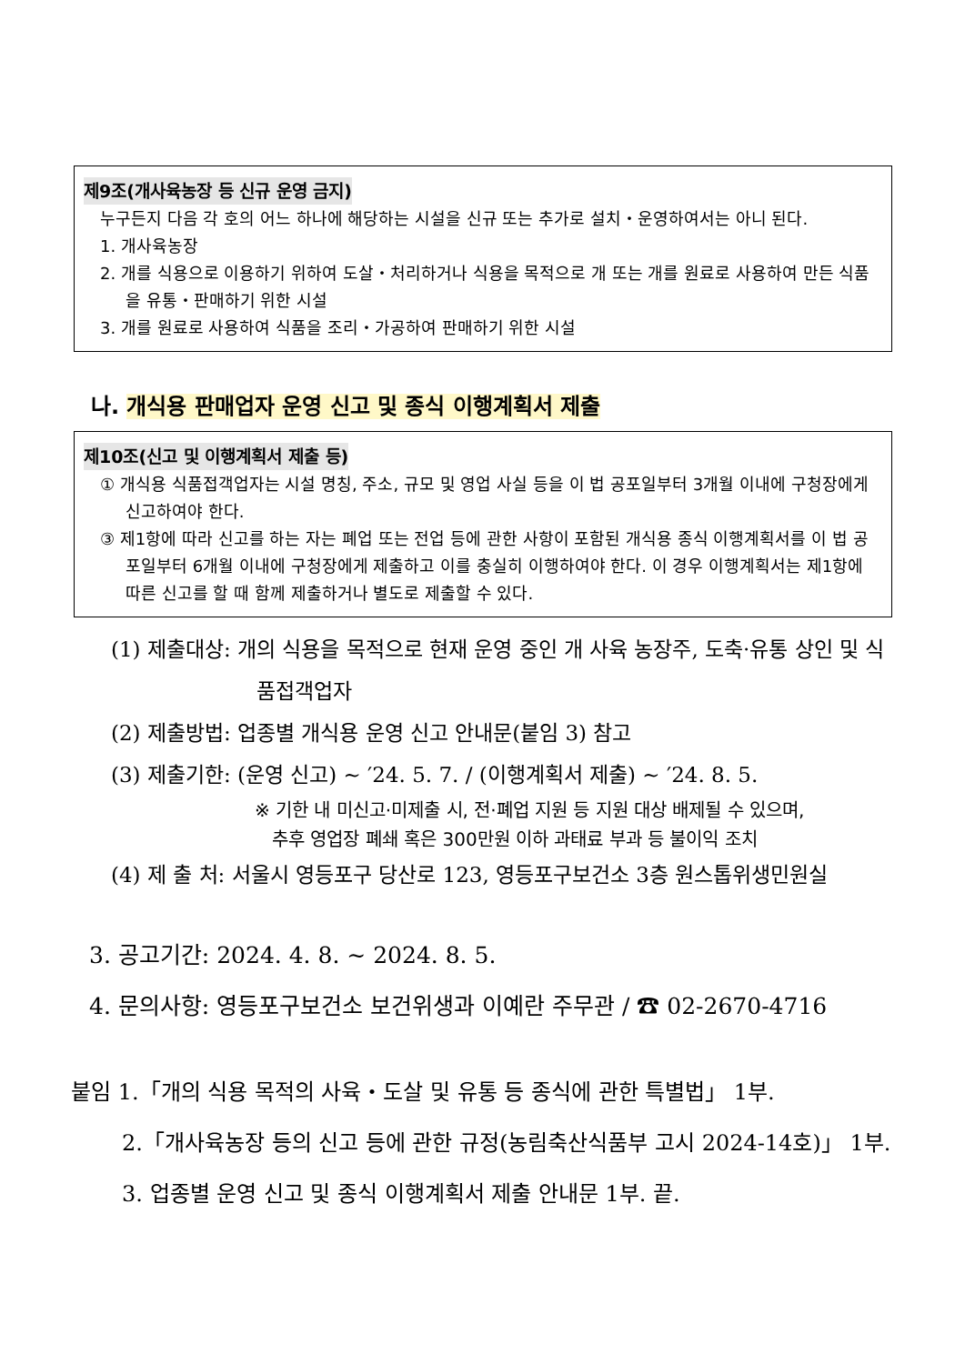제9조(개사육농장 등 신규 운영 금지)
누구든지 다음 각 호의 어느 하나에 해당하는 시설을 신규 또는 추가로 설치・운영하여서는 아니 된다.
1. 개사육농장
2. 개를 식용으로 이용하기 위하여 도살・처리하거나 식용을 목적으로 개 또는 개를 원료로 사용하여 만든 식품을 유통・판매하기 위한 시설
3. 개를 원료로 사용하여 식품을 조리・가공하여 판매하기 위한 시설
나. 개식용 판매업자 운영 신고 및 종식 이행계획서 제출
제10조(신고 및 이행계획서 제출 등)
① 개식용 식품접객업자는 시설 명칭, 주소, 규모 및 영업 사실 등을 이 법 공포일부터 3개월 이내에 구청장에게 신고하여야 한다.
③ 제1항에 따라 신고를 하는 자는 폐업 또는 전업 등에 관한 사항이 포함된 개식용 종식 이행계획서를 이 법 공포일부터 6개월 이내에 구청장에게 제출하고 이를 충실히 이행하여야 한다. 이 경우 이행계획서는 제1항에 따른 신고를 할 때 함께 제출하거나 별도로 제출할 수 있다.
(1) 제출대상: 개의 식용을 목적으로 현재 운영 중인 개 사육 농장주, 도축·유통 상인 및 식품접객업자
(2) 제출방법: 업종별 개식용 운영 신고 안내문(붙임 3) 참고
(3) 제출기한: (운영 신고) ~ ′24. 5. 7. / (이행계획서 제출) ~ ′24. 8. 5.
※ 기한 내 미신고·미제출 시, 전·폐업 지원 등 지원 대상 배제될 수 있으며,
추후 영업장 폐쇄 혹은 300만원 이하 과태료 부과 등 불이익 조치
(4) 제 출 처: 서울시 영등포구 당산로 123, 영등포구보건소 3층 원스톱위생민원실
3. 공고기간: 2024. 4. 8. ~ 2024. 8. 5.
4. 문의사항: 영등포구보건소 보건위생과 이예란 주무관 / ☎ 02-2670-4716
붙임 1.「개의 식용 목적의 사육・도살 및 유통 등 종식에 관한 특별법」 1부.
2.「개사육농장 등의 신고 등에 관한 규정(농림축산식품부 고시 2024-14호)」 1부.
3. 업종별 운영 신고 및 종식 이행계획서 제출 안내문 1부. 끝.